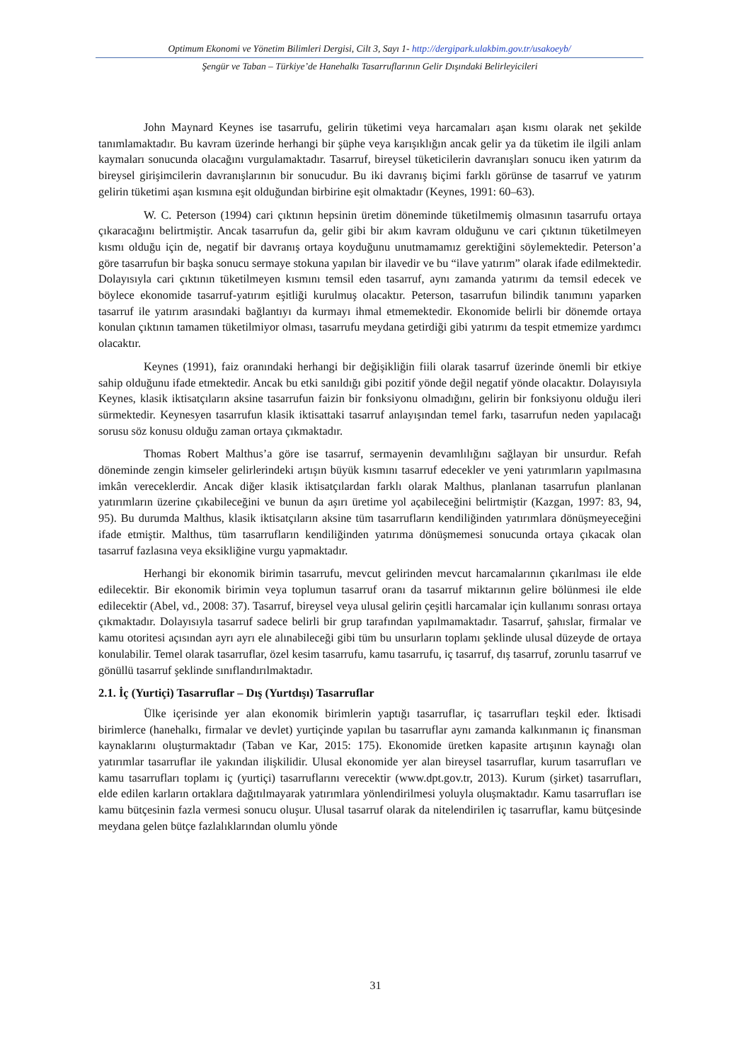Optimum Ekonomi ve Yönetim Bilimleri Dergisi, Cilt 3, Sayı 1- http://dergipark.ulakbim.gov.tr/usakoeyb/
Şengür ve Taban – Türkiye’de Hanehalkı Tasarruflarının Gelir Dışındaki Belirleyicileri
John Maynard Keynes ise tasarrufu, gelirin tüketimi veya harcamaları aşan kısmı olarak net şekilde tanımlamaktadır. Bu kavram üzerinde herhangi bir şüphe veya karışıklığın ancak gelir ya da tüketim ile ilgili anlam kaymaları sonucunda olacağını vurgulamaktadır. Tasarruf, bireysel tüketicilerin davranışları sonucu iken yatırım da bireysel girişimcilerin davranışlarının bir sonucudur. Bu iki davranış biçimi farklı görünse de tasarruf ve yatırım gelirin tüketimi aşan kısmına eşit olduğundan birbirine eşit olmaktadır (Keynes, 1991: 60–63).
W. C. Peterson (1994) cari çıktının hepsinin üretim döneminde tüketilmemiş olmasının tasarrufu ortaya çıkaracağını belirtmiştir. Ancak tasarrufun da, gelir gibi bir akım kavram olduğunu ve cari çıktının tüketilmeyen kısmı olduğu için de, negatif bir davranış ortaya koyduğunu unutmamamız gerektiğini söylemektedir. Peterson’a göre tasarrufun bir başka sonucu sermaye stokuna yapılan bir ilavedir ve bu “ilave yatırım” olarak ifade edilmektedir. Dolayısıyla cari çıktının tüketilmeyen kısmını temsil eden tasarruf, aynı zamanda yatırımı da temsil edecek ve böylece ekonomide tasarruf-yatırım eşitliği kurulmuş olacaktır. Peterson, tasarrufun bilindik tanımını yaparken tasarruf ile yatırım arasındaki bağlantıyı da kurmayı ihmal etmemektedir. Ekonomide belirli bir dönemde ortaya konulan çıktının tamamen tüketilmiyor olması, tasarrufu meydana getirdiği gibi yatırımı da tespit etmemize yardımcı olacaktır.
Keynes (1991), faiz oranındaki herhangi bir değişikliğin fiili olarak tasarruf üzerinde önemli bir etkiye sahip olduğunu ifade etmektedir. Ancak bu etki sanıldığı gibi pozitif yönde değil negatif yönde olacaktır. Dolayısıyla Keynes, klasik iktisatçıların aksine tasarrufun faizin bir fonksiyonu olmadığını, gelirin bir fonksiyonu olduğu ileri sürmektedir. Keynesyen tasarrufun klasik iktisattaki tasarruf anlayışından temel farkı, tasarrufun neden yapılacağı sorusu söz konusu olduğu zaman ortaya çıkmaktadır.
Thomas Robert Malthus’a göre ise tasarruf, sermayenin devamlılığını sağlayan bir unsurdur. Refah döneminde zengin kimseler gelirlerindeki artışın büyük kısmını tasarruf edecekler ve yeni yatırımların yapılmasına imkân vereceklerdir. Ancak diğer klasik iktisatçılardan farklı olarak Malthus, planlanan tasarrufun planlanan yatırımların üzerine çıkabileceğini ve bunun da aşırı üretime yol açabileceğini belirtmiştir (Kazgan, 1997: 83, 94, 95). Bu durumda Malthus, klasik iktisatçıların aksine tüm tasarrufların kendiliğinden yatırımlara dönüşmeyeceğini ifade etmiştir. Malthus, tüm tasarrufların kendiliğinden yatırıma dönüşmemesi sonucunda ortaya çıkacak olan tasarruf fazlasına veya eksikliğine vurgu yapmaktadır.
Herhangi bir ekonomik birimin tasarrufu, mevcut gelirinden mevcut harcamalarının çıkarılması ile elde edilecektir. Bir ekonomik birimin veya toplumun tasarruf oranı da tasarruf miktarının gelire bölünmesi ile elde edilecektir (Abel, vd., 2008: 37). Tasarruf, bireysel veya ulusal gelirin çeşitli harcamalar için kullanımı sonrası ortaya çıkmaktadır. Dolayısıyla tasarruf sadece belirli bir grup tarafından yapılmamaktadır. Tasarruf, şahıslar, firmalar ve kamu otoritesi açısından ayrı ayrı ele alınabileceği gibi tüm bu unsurların toplamı şeklinde ulusal düzeyde de ortaya konulabilir. Temel olarak tasarruflar, özel kesim tasarrufu, kamu tasarrufu, iç tasarruf, dış tasarruf, zorunlu tasarruf ve gönüllü tasarruf şeklinde sınıflandırılmaktadır.
2.1. İç (Yurtiçi) Tasarruflar – Dış (Yurtdışı) Tasarruflar
Ülke içerisinde yer alan ekonomik birimlerin yaptığı tasarruflar, iç tasarrufları teşkil eder. İktisadi birimlerce (hanehalkı, firmalar ve devlet) yurtiçinde yapılan bu tasarruflar aynı zamanda kalkınmanın iç finansman kaynaklarını oluşturmaktadır (Taban ve Kar, 2015: 175). Ekonomide üretken kapasite artışının kaynağı olan yatırımlar tasarruflar ile yakından ilişkilidir. Ulusal ekonomide yer alan bireysel tasarruflar, kurum tasarrufları ve kamu tasarrufları toplamı iç (yurtiçi) tasarruflarını verecektir (www.dpt.gov.tr, 2013). Kurum (şirket) tasarrufları, elde edilen karların ortaklara dağıtılmayarak yatırımlara yönlendirilmesi yoluyla oluşmaktadır. Kamu tasarrufları ise kamu bütçesinin fazla vermesi sonucu oluşur. Ulusal tasarruf olarak da nitelendirilen iç tasarruflar, kamu bütçesinde meydana gelen bütçe fazlalıklarından olumlu yönde
31